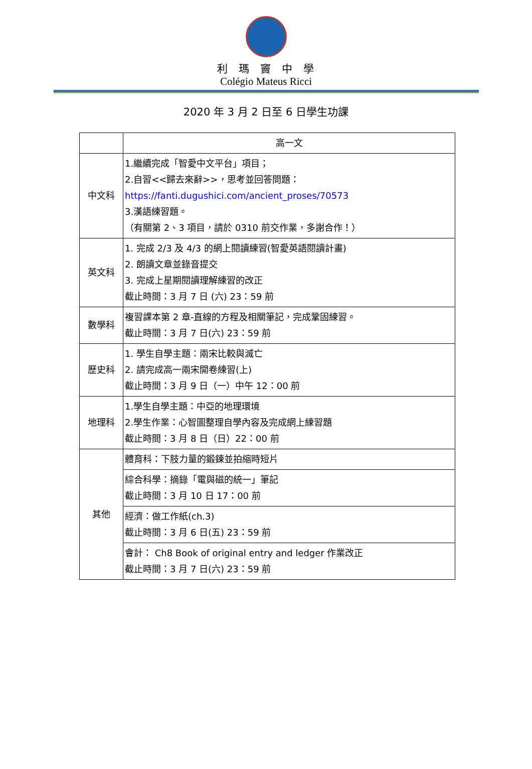利瑪竇中學
Colégio Mateus Ricci
2020 年 3 月 2 日至 6 日學生功課
| | 高一文 |
| 中文科 | 1.繼續完成「智愛中文平台」項目； 2.自習<<歸去來辭>>，思考並回答問題： https://fanti.dugushici.com/ancient_proses/70573 3.漢語練習題。 （有關第 2、3 項目，請於 0310 前交作業，多謝合作！） |
| 英文科 | 1. 完成 2/3 及 4/3 的網上閱讀練習(智愛英語閱讀計畫) 2. 朗讀文章並錄音提交 3. 完成上星期閱讀理解練習的改正 截止時間：3 月 7 日 (六) 23：59 前 |
| 數學科 | 複習課本第 2 章-直線的方程及相關筆記，完成鞏固練習。 截止時間：3 月 7 日(六) 23：59 前 |
| 歷史科 | 1. 學生自學主題：兩宋比較與滅亡 2. 請完成高一兩宋開卷練習(上) 截止時間：3 月 9 日（一）中午 12：00 前 |
| 地理科 | 1.學生自學主題：中亞的地理環境 2.學生作業：心智圖整理自學內容及完成網上練習題 截止時間：3 月 8 日（日）22：00 前 |
| 其他 | 體育科：下肢力量的鍛鍊並拍縮時短片 |
| | 綜合科學：摘錄「電與磁的統一」筆記 截止時間：3 月 10 日 17：00 前 |
| | 經濟：做工作紙(ch.3) 截止時間：3 月 6 日(五) 23：59 前 |
| | 會計： Ch8 Book of original entry and ledger 作業改正 截止時間：3 月 7 日(六) 23：59 前 |